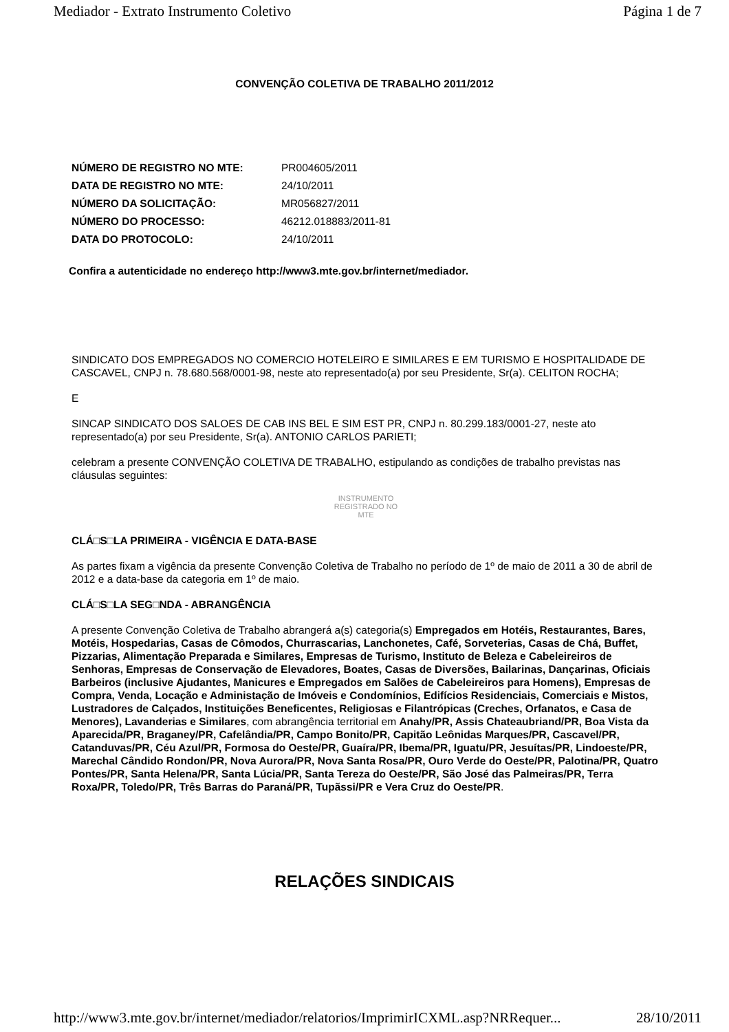Mediador - Extrato Instrumento Coletivo Página 1 de 7
CONVENÇÃO COLETIVA DE TRABALHO 2011/2012
| NÚMERO DE REGISTRO NO MTE: | PR004605/2011 |
| DATA DE REGISTRO NO MTE: | 24/10/2011 |
| NÚMERO DA SOLICITAÇÃO: | MR056827/2011 |
| NÚMERO DO PROCESSO: | 46212.018883/2011-81 |
| DATA DO PROTOCOLO: | 24/10/2011 |
Confira a autenticidade no endereço http://www3.mte.gov.br/internet/mediador.
SINDICATO DOS EMPREGADOS NO COMERCIO HOTELEIRO E SIMILARES E EM TURISMO E HOSPITALIDADE DE CASCAVEL, CNPJ n. 78.680.568/0001-98, neste ato representado(a) por seu Presidente, Sr(a). CELITON ROCHA;
E
SINCAP SINDICATO DOS SALOES DE CAB INS BEL E SIM EST PR, CNPJ n. 80.299.183/0001-27, neste ato representado(a) por seu Presidente, Sr(a). ANTONIO CARLOS PARIETI;
celebram a presente CONVENÇÃO COLETIVA DE TRABALHO, estipulando as condições de trabalho previstas nas cláusulas seguintes:
INSTRUMENTO
REGISTRADO NO
MTE
CLÁ□S□LA PRIMEIRA - VIGÊNCIA E DATA-BASE
As partes fixam a vigência da presente Convenção Coletiva de Trabalho no período de 1º de maio de 2011 a 30 de abril de 2012 e a data-base da categoria em 1º de maio.
CLÁ□S□LA SEG□NDA - ABRANGÊNCIA
A presente Convenção Coletiva de Trabalho abrangerá a(s) categoria(s) Empregados em Hotéis, Restaurantes, Bares, Motéis, Hospedarias, Casas de Cômodos, Churrascarias, Lanchonetes, Café, Sorveterias, Casas de Chá, Buffet, Pizzarias, Alimentação Preparada e Similares, Empresas de Turismo, Instituto de Beleza e Cabeleireiros de Senhoras, Empresas de Conservação de Elevadores, Boates, Casas de Diversões, Bailarinas, Dançarinas, Oficiais Barbeiros (inclusive Ajudantes, Manicures e Empregados em Salões de Cabeleireiros para Homens), Empresas de Compra, Venda, Locação e Administação de Imóveis e Condomínios, Edifícios Residenciais, Comerciais e Mistos, Lustradores de Calçados, Instituições Beneficentes, Religiosas e Filantrópicas (Creches, Orfanatos, e Casa de Menores), Lavanderias e Similares, com abrangência territorial em Anahy/PR, Assis Chateaubriand/PR, Boa Vista da Aparecida/PR, Braganey/PR, Cafelândia/PR, Campo Bonito/PR, Capitão Leônidas Marques/PR, Cascavel/PR, Catanduvas/PR, Céu Azul/PR, Formosa do Oeste/PR, Guaíra/PR, Ibema/PR, Iguatu/PR, Jesuítas/PR, Lindoeste/PR, Marechal Cândido Rondon/PR, Nova Aurora/PR, Nova Santa Rosa/PR, Ouro Verde do Oeste/PR, Palotina/PR, Quatro Pontes/PR, Santa Helena/PR, Santa Lúcia/PR, Santa Tereza do Oeste/PR, São José das Palmeiras/PR, Terra Roxa/PR, Toledo/PR, Três Barras do Paraná/PR, Tupãssi/PR e Vera Cruz do Oeste/PR.
RELAÇÕES SINDICAIS
http://www3.mte.gov.br/internet/mediador/relatorios/ImprimirICXML.asp?NRRequer... 28/10/2011